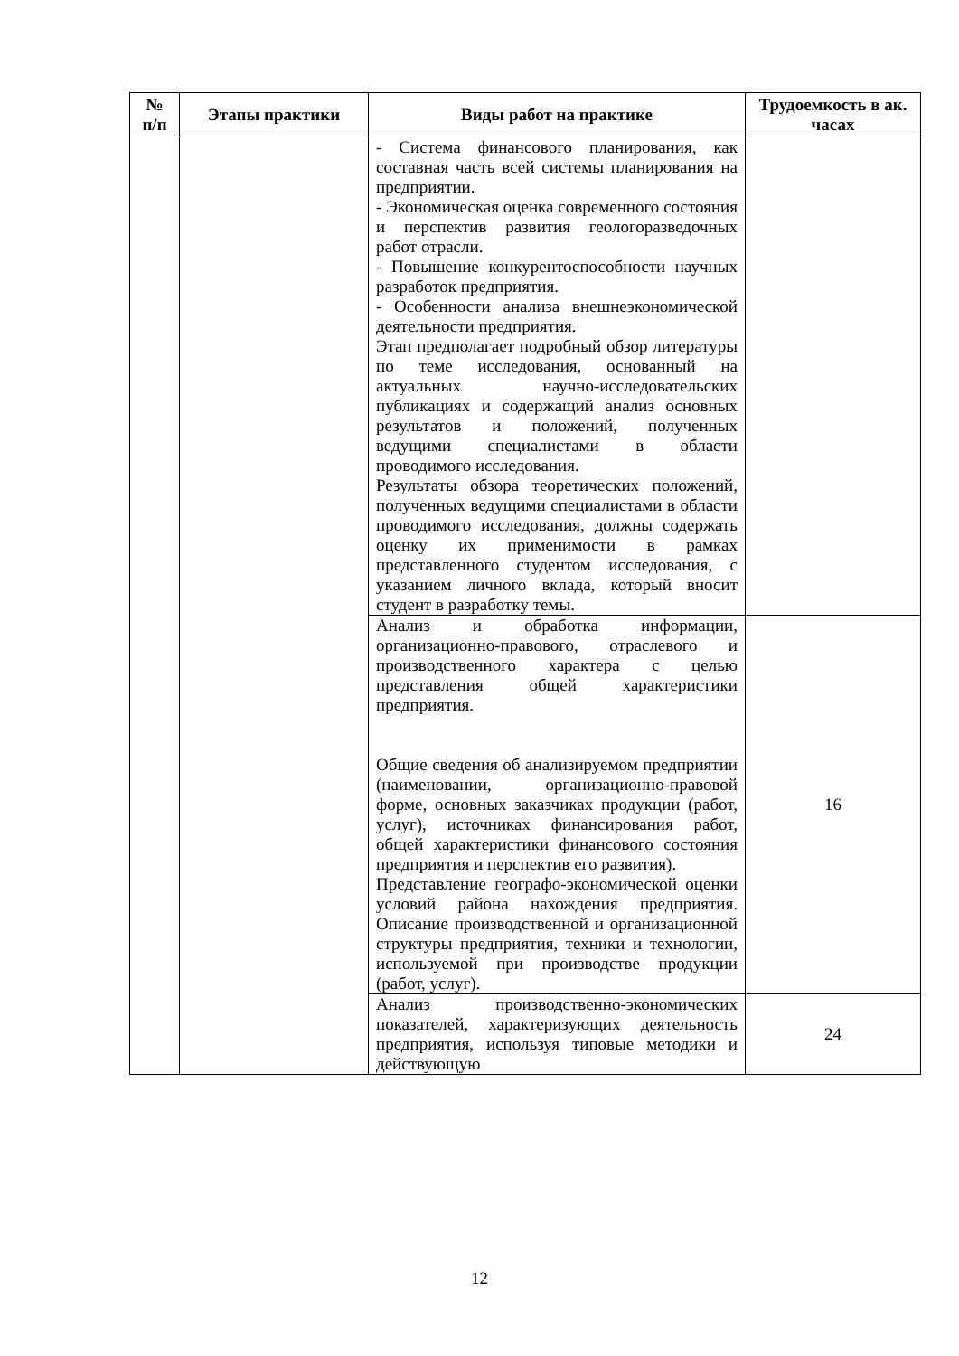| № п/п | Этапы практики | Виды работ на практике | Трудоемкость в ак. часах |
| --- | --- | --- | --- |
| | | - Система финансового планирования, как составная часть всей системы планирования на предприятии. - Экономическая оценка современного состояния и перспектив развития геологоразведочных работ отрасли. - Повышение конкурентоспособности научных разработок предприятия. - Особенности анализа внешнеэкономической деятельности предприятия. Этап предполагает подробный обзор литературы по теме исследования, основанный на актуальных научно-исследовательских публикациях и содержащий анализ основных результатов и положений, полученных ведущими специалистами в области проводимого исследования. Результаты обзора теоретических положений, полученных ведущими специалистами в области проводимого исследования, должны содержать оценку их применимости в рамках представленного студентом исследования, с указанием личного вклада, который вносит студент в разработку темы. | |
| | | Анализ и обработка информации, организационно-правового, отраслевого и производственного характера с целью представления общей характеристики предприятия. Общие сведения об анализируемом предприятии (наименовании, организационно-правовой форме, основных заказчиках продукции (работ, услуг), источниках финансирования работ, общей характеристики финансового состояния предприятия и перспектив его развития). Представление географо-экономической оценки условий района нахождения предприятия. Описание производственной и организационной структуры предприятия, техники и технологии, используемой при производстве продукции (работ, услуг). | 16 |
| | | Анализ производственно-экономических показателей, характеризующих деятельность предприятия, используя типовые методики и действующую | 24 |
12